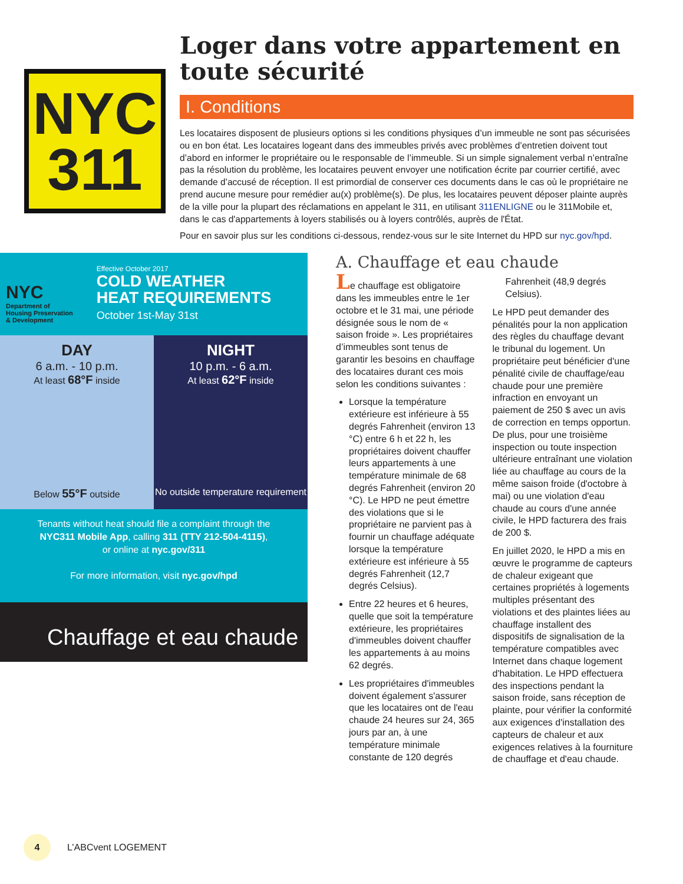NYC
311
Loger dans votre appartement en toute sécurité
I. Conditions
Les locataires disposent de plusieurs options si les conditions physiques d’un immeuble ne sont pas sécurisées ou en bon état. Les locataires logeant dans des immeubles privés avec problèmes d’entretien doivent tout d’abord en informer le propriétaire ou le responsable de l’immeuble. Si un simple signalement verbal n’entraîne pas la résolution du problème, les locataires peuvent envoyer une notification écrite par courrier certifié, avec demande d’accusé de réception. Il est primordial de conserver ces documents dans le cas où le propriétaire ne prend aucune mesure pour remédier au(x) problème(s). De plus, les locataires peuvent déposer plainte auprès de la ville pour la plupart des réclamations en appelant le 311, en utilisant 311ENLIGNE ou le 311Mobile et, dans le cas d'appartements à loyers stabilisés ou à loyers contrôlés, auprès de l'État.
Pour en savoir plus sur les conditions ci-dessous, rendez-vous sur le site Internet du HPD sur nyc.gov/hpd.
NYC
Department of
Housing Preservation
& Development
Effective October 2017
COLD WEATHER
HEAT REQUIREMENTS
October 1st-May 31st
DAY
6 a.m. - 10 p.m.
At least 68°F inside
Below 55°F outside
NIGHT
10 p.m. - 6 a.m.
At least 62°F inside
No outside temperature requirement
Tenants without heat should file a complaint through the
NYC311 Mobile App, calling 311 (TTY 212-504-4115),
or online at nyc.gov/311
For more information, visit nyc.gov/hpd
Chauffage et eau chaude
A. Chauffage et eau chaude
Le chauffage est obligatoire dans les immeubles entre le 1er octobre et le 31 mai, une période désignée sous le nom de « saison froide ». Les propriétaires d’immeubles sont tenus de garantir les besoins en chauffage des locataires durant ces mois selon les conditions suivantes :
Lorsque la température extérieure est inférieure à 55 degrés Fahrenheit (environ 13 °C) entre 6 h et 22 h, les propriétaires doivent chauffer leurs appartements à une température minimale de 68 degrés Fahrenheit (environ 20 °C). Le HPD ne peut émettre des violations que si le propriétaire ne parvient pas à fournir un chauffage adéquate lorsque la température extérieure est inférieure à 55 degrés Fahrenheit (12,7 degrés Celsius).
Entre 22 heures et 6 heures, quelle que soit la température extérieure, les propriétaires d'immeubles doivent chauffer les appartements à au moins 62 degrés.
Les propriétaires d'immeubles doivent également s'assurer que les locataires ont de l'eau chaude 24 heures sur 24, 365 jours par an, à une température minimale constante de 120 degrés Fahrenheit (48,9 degrés Celsius).
Le HPD peut demander des pénalités pour la non application des règles du chauffage devant le tribunal du logement. Un propriétaire peut bénéficier d'une pénalité civile de chauffage/eau chaude pour une première infraction en envoyant un paiement de 250 $ avec un avis de correction en temps opportun. De plus, pour une troisième inspection ou toute inspection ultérieure entraînant une violation liée au chauffage au cours de la même saison froide (d'octobre à mai) ou une violation d'eau chaude au cours d'une année civile, le HPD facturera des frais de 200 $.
En juillet 2020, le HPD a mis en œuvre le programme de capteurs de chaleur exigeant que certaines propriétés à logements multiples présentant des violations et des plaintes liées au chauffage installent des dispositifs de signalisation de la température compatibles avec Internet dans chaque logement d'habitation. Le HPD effectuera des inspections pendant la saison froide, sans réception de plainte, pour vérifier la conformité aux exigences d'installation des capteurs de chaleur et aux exigences relatives à la fourniture de chauffage et d'eau chaude.
4
L’ABCvent LOGEMENT